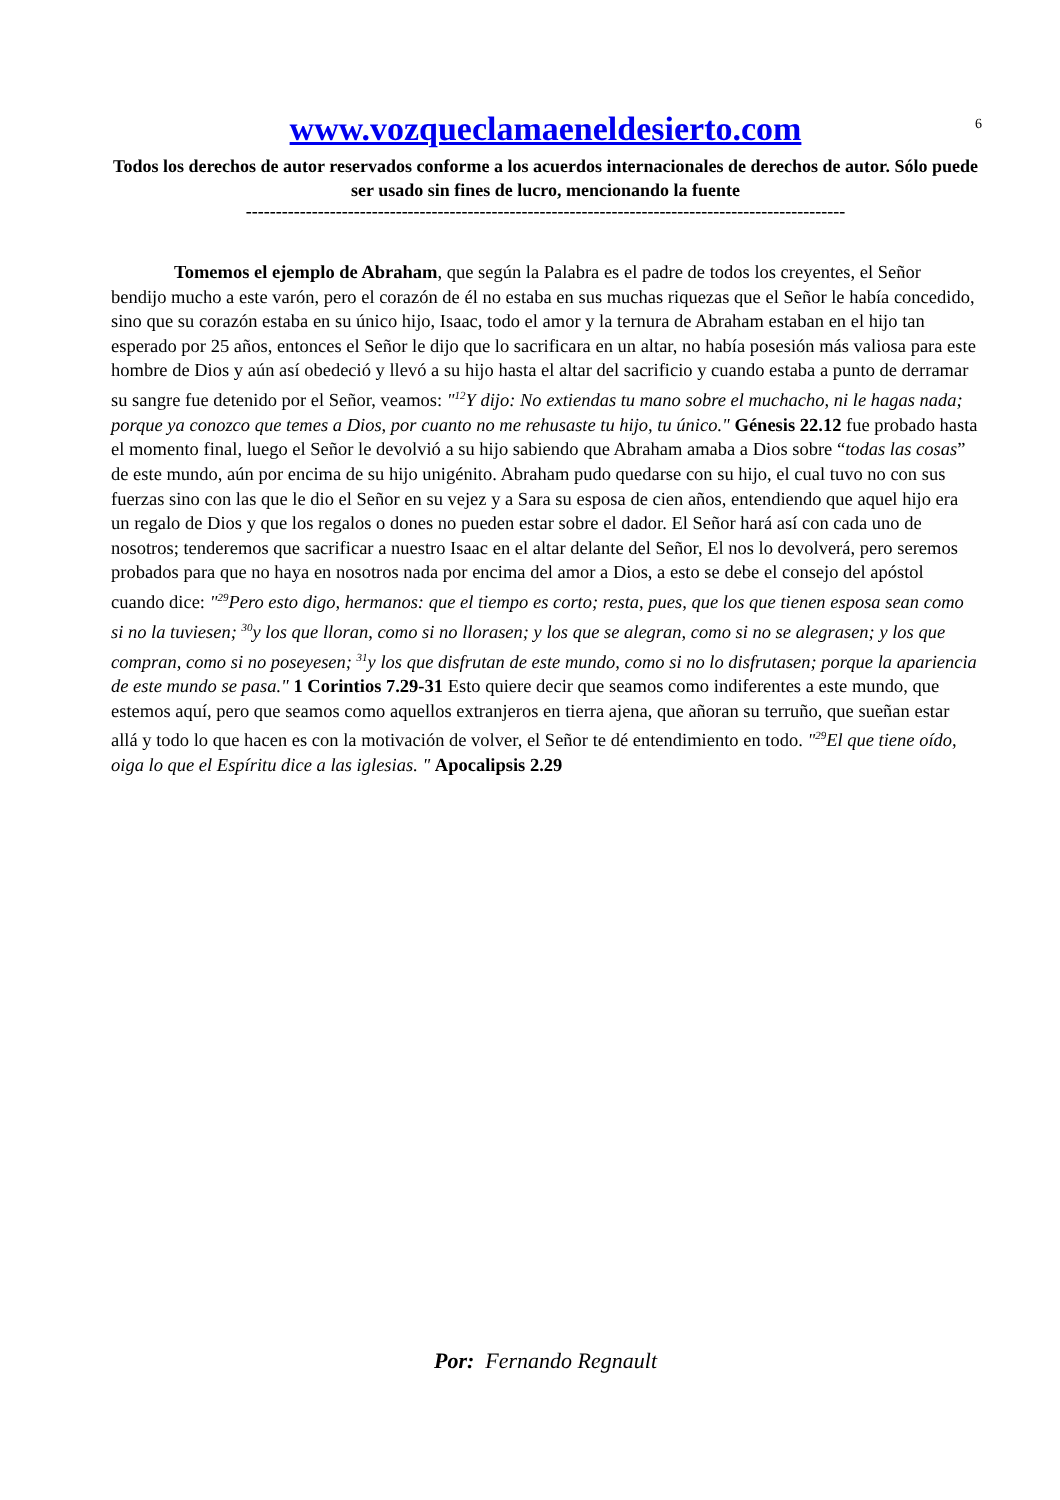6
www.vozqueclamaeneldesierto.com
Todos los derechos de autor reservados conforme a los acuerdos internacionales de derechos de autor. Sólo puede ser usado sin fines de lucro, mencionando la fuente
----------------------------------------------------------------------------------------------------
Tomemos el ejemplo de Abraham, que según la Palabra es el padre de todos los creyentes, el Señor bendijo mucho a este varón, pero el corazón de él no estaba en sus muchas riquezas que el Señor le había concedido, sino que su corazón estaba en su único hijo, Isaac, todo el amor y la ternura de Abraham estaban en el hijo tan esperado por 25 años, entonces el Señor le dijo que lo sacrificara en un altar, no había posesión más valiosa para este hombre de Dios y aún así obedeció y llevó a su hijo hasta el altar del sacrificio y cuando estaba a punto de derramar su sangre fue detenido por el Señor, veamos: "<sup>12</sup>Y dijo: No extiendas tu mano sobre el muchacho, ni le hagas nada; porque ya conozco que temes a Dios, por cuanto no me rehusaste tu hijo, tu único." Génesis 22.12 fue probado hasta el momento final, luego el Señor le devolvió a su hijo sabiendo que Abraham amaba a Dios sobre “todas las cosas” de este mundo, aún por encima de su hijo unigénito. Abraham pudo quedarse con su hijo, el cual tuvo no con sus fuerzas sino con las que le dio el Señor en su vejez y a Sara su esposa de cien años, entendiendo que aquel hijo era un regalo de Dios y que los regalos o dones no pueden estar sobre el dador. El Señor hará así con cada uno de nosotros; tenderemos que sacrificar a nuestro Isaac en el altar delante del Señor, El nos lo devolverá, pero seremos probados para que no haya en nosotros nada por encima del amor a Dios, a esto se debe el consejo del apóstol cuando dice: "<sup>29</sup>Pero esto digo, hermanos: que el tiempo es corto; resta, pues, que los que tienen esposa sean como si no la tuviesen; <sup>30</sup>y los que lloran, como si no llorasen; y los que se alegran, como si no se alegrasen; y los que compran, como si no poseyesen; <sup>31</sup>y los que disfrutan de este mundo, como si no lo disfrutasen; porque la apariencia de este mundo se pasa." 1 Corintios 7.29-31 Esto quiere decir que seamos como indiferentes a este mundo, que estemos aquí, pero que seamos como aquellos extranjeros en tierra ajena, que añoran su terruño, que sueñan estar allá y todo lo que hacen es con la motivación de volver, el Señor te dé entendimiento en todo. "<sup>29</sup>El que tiene oído, oiga lo que el Espíritu dice a las iglesias. " Apocalipsis 2.29
Por: Fernando Regnault